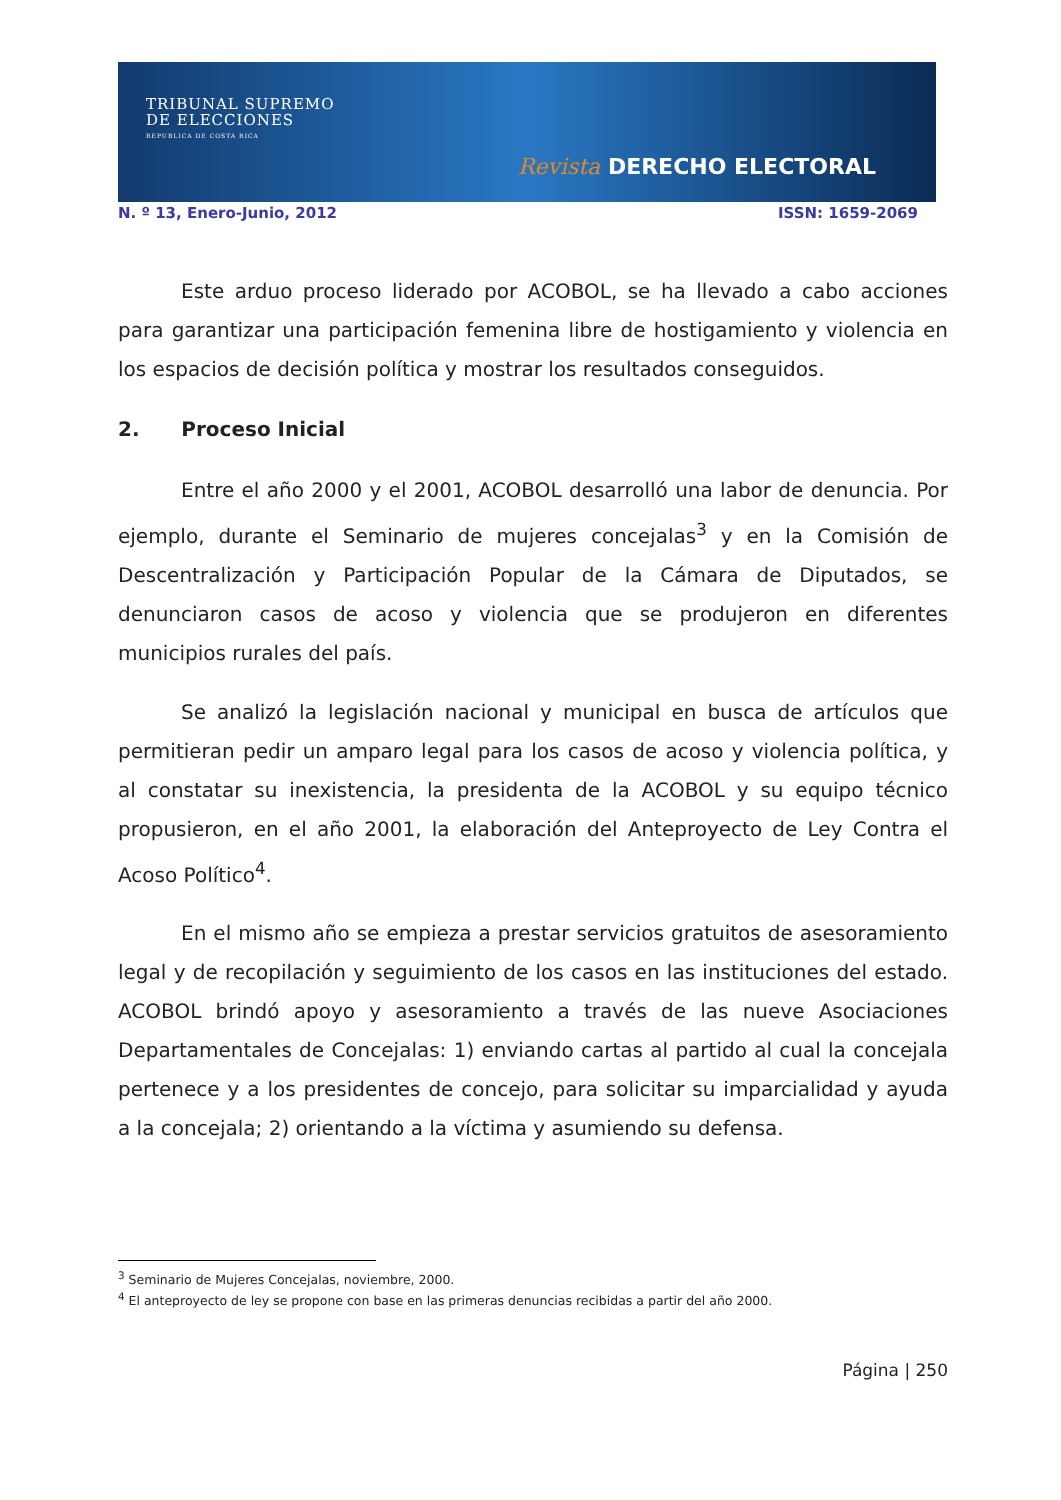TRIBUNAL SUPREMO
DE ELECCIONES
REPUBLICA DE COSTA RICA
Revista DERECHO ELECTORAL
N. º 13, Enero-Junio, 2012 ISSN: 1659-2069
Este arduo proceso liderado por ACOBOL, se ha llevado a cabo acciones para garantizar una participación femenina libre de hostigamiento y violencia en los espacios de decisión política y mostrar los resultados conseguidos.
2. Proceso Inicial
Entre el año 2000 y el 2001, ACOBOL desarrolló una labor de denuncia. Por ejemplo, durante el Seminario de mujeres concejalas<sup>3</sup> y en la Comisión de Descentralización y Participación Popular de la Cámara de Diputados, se denunciaron casos de acoso y violencia que se produjeron en diferentes municipios rurales del país.
Se analizó la legislación nacional y municipal en busca de artículos que permitieran pedir un amparo legal para los casos de acoso y violencia política, y al constatar su inexistencia, la presidenta de la ACOBOL y su equipo técnico propusieron, en el año 2001, la elaboración del Anteproyecto de Ley Contra el Acoso Político<sup>4</sup>.
En el mismo año se empieza a prestar servicios gratuitos de asesoramiento legal y de recopilación y seguimiento de los casos en las instituciones del estado. ACOBOL brindó apoyo y asesoramiento a través de las nueve Asociaciones Departamentales de Concejalas: 1) enviando cartas al partido al cual la concejala pertenece y a los presidentes de concejo, para solicitar su imparcialidad y ayuda a la concejala; 2) orientando a la víctima y asumiendo su defensa.
<sup>3</sup> Seminario de Mujeres Concejalas, noviembre, 2000.
<sup>4</sup> El anteproyecto de ley se propone con base en las primeras denuncias recibidas a partir del año 2000.
Página | 250